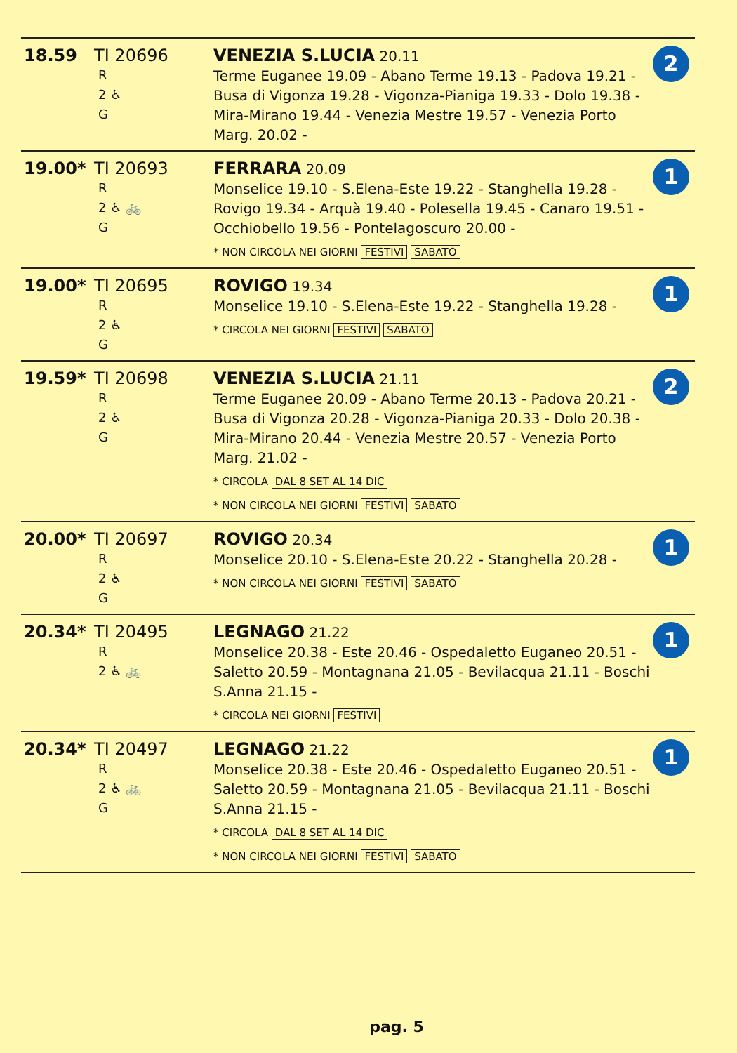| 18.59 | TI 20696 R 2 ♿ G | VENEZIA S.LUCIA 20.11 Terme Euganee 19.09 - Abano Terme 19.13 - Padova 19.21 - Busa di Vigonza 19.28 - Vigonza-Pianiga 19.33 - Dolo 19.38 - Mira-Mirano 19.44 - Venezia Mestre 19.57 - Venezia Porto Marg. 20.02 - | 2 |
| 19.00* | TI 20693 R 2 ♿ 🚲 G | FERRARA 20.09 Monselice 19.10 - S.Elena-Este 19.22 - Stanghella 19.28 - Rovigo 19.34 - Arquà 19.40 - Polesella 19.45 - Canaro 19.51 - Occhiobello 19.56 - Pontelagoscuro 20.00 - * NON CIRCOLA NEI GIORNI FESTIVI SABATO | 1 |
| 19.00* | TI 20695 R 2 ♿ G | ROVIGO 19.34 Monselice 19.10 - S.Elena-Este 19.22 - Stanghella 19.28 - * CIRCOLA NEI GIORNI FESTIVI SABATO | 1 |
| 19.59* | TI 20698 R 2 ♿ G | VENEZIA S.LUCIA 21.11 Terme Euganee 20.09 - Abano Terme 20.13 - Padova 20.21 - Busa di Vigonza 20.28 - Vigonza-Pianiga 20.33 - Dolo 20.38 - Mira-Mirano 20.44 - Venezia Mestre 20.57 - Venezia Porto Marg. 21.02 - * CIRCOLA DAL 8 SET AL 14 DIC * NON CIRCOLA NEI GIORNI FESTIVI SABATO | 2 |
| 20.00* | TI 20697 R 2 ♿ G | ROVIGO 20.34 Monselice 20.10 - S.Elena-Este 20.22 - Stanghella 20.28 - * NON CIRCOLA NEI GIORNI FESTIVI SABATO | 1 |
| 20.34* | TI 20495 R 2 ♿ 🚲 | LEGNAGO 21.22 Monselice 20.38 - Este 20.46 - Ospedaletto Euganeo 20.51 - Saletto 20.59 - Montagnana 21.05 - Bevilacqua 21.11 - Boschi S.Anna 21.15 - * CIRCOLA NEI GIORNI FESTIVI | 1 |
| 20.34* | TI 20497 R 2 ♿ 🚲 G | LEGNAGO 21.22 Monselice 20.38 - Este 20.46 - Ospedaletto Euganeo 20.51 - Saletto 20.59 - Montagnana 21.05 - Bevilacqua 21.11 - Boschi S.Anna 21.15 - * CIRCOLA DAL 8 SET AL 14 DIC * NON CIRCOLA NEI GIORNI FESTIVI SABATO | 1 |
pag. 5